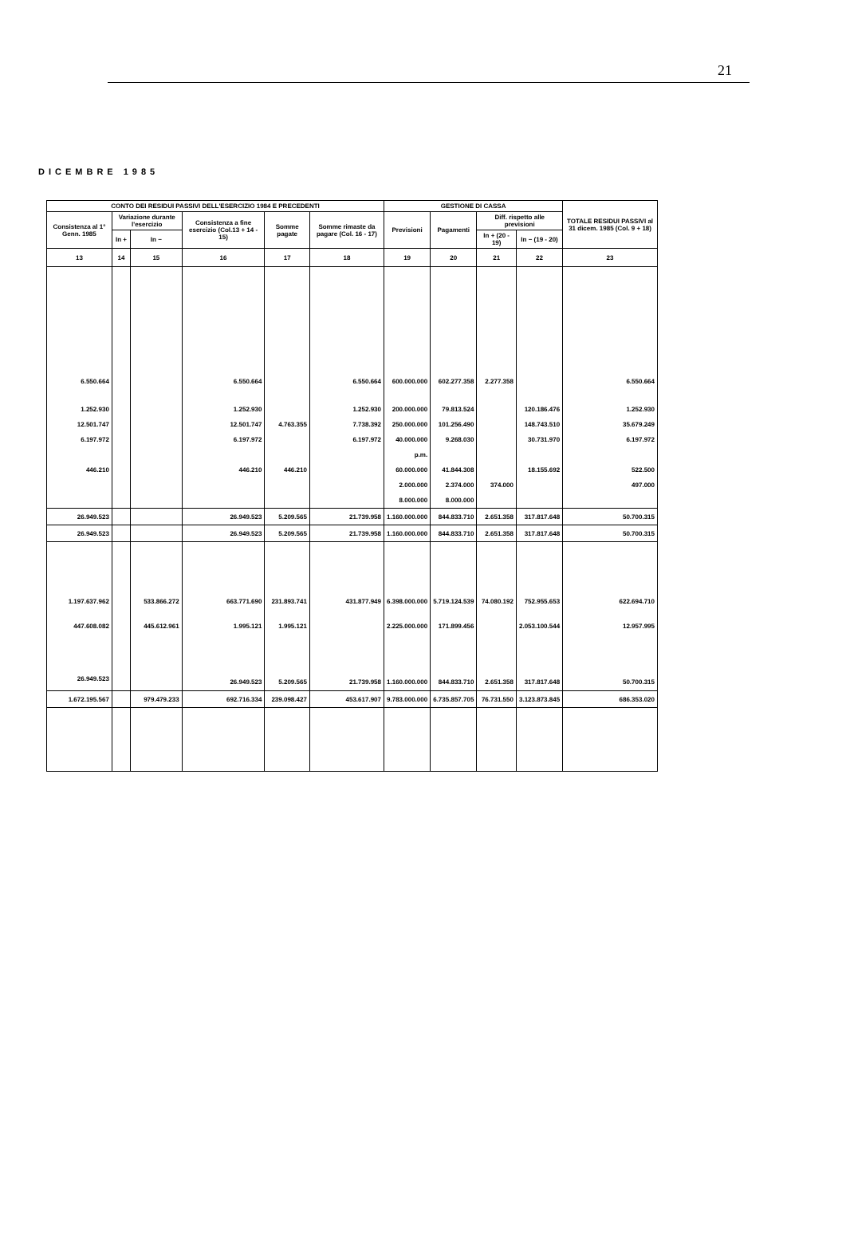21
DICEMBRE 1985
| CONTO DEI RESIDUI PASSIVI DELL'ESERCIZIO 1984 E PRECEDENTI | | | | | | GESTIONE DI CASSA | | | | TOTALE RESIDUI PASSIVI al 31 dicem. 1985 (Col. 9 + 18) |
| --- | --- | --- | --- | --- | --- | --- | --- | --- | --- | --- |
| Consistenza al 1° Genn. 1985 | Variazione durante l'esercizio | | Consistenza a fine esercizio (Col.13 + 14 - 15) | Somme pagate | Somme rimaste da pagare (Col. 16 - 17) | Previsioni | Pagamenti | Diff. rispetto alle previsioni | | |
| | In + | In − | | | | | | In + (20 - 19) | In − (19 - 20) | |
| 13 | 14 | 15 | 16 | 17 | 18 | 19 | 20 | 21 | 22 | 23 |
| 6.550.664 | | | 6.550.664 | | 6.550.664 | 600.000.000 | 602.277.358 | 2.277.358 | | 6.550.664 |
| 1.252.930 | | | 1.252.930 | | 1.252.930 | 200.000.000 | 79.813.524 | | 120.186.476 | 1.252.930 |
| 12.501.747 | | | 12.501.747 | 4.763.355 | 7.738.392 | 250.000.000 | 101.256.490 | | 148.743.510 | 35.679.249 |
| 6.197.972 | | | 6.197.972 | | 6.197.972 | 40.000.000 | 9.268.030 | | 30.731.970 | 6.197.972 |
| | | | | | | p.m. | | | | |
| 446.210 | | | 446.210 | 446.210 | | 60.000.000 | 41.844.308 | | 18.155.692 | 522.500 |
| | | | | | | 2.000.000 | 2.374.000 | 374.000 | | 497.000 |
| | | | | | | 8.000.000 | 8.000.000 | | | |
| 26.949.523 | | | 26.949.523 | 5.209.565 | 21.739.958 | 1.160.000.000 | 844.833.710 | 2.651.358 | 317.817.648 | 50.700.315 |
| 26.949.523 | | | 26.949.523 | 5.209.565 | 21.739.958 | 1.160.000.000 | 844.833.710 | 2.651.358 | 317.817.648 | 50.700.315 |
| 1.197.637.962 | | 533.866.272 | 663.771.690 | 231.893.741 | 431.877.949 | 6.398.000.000 | 5.719.124.539 | 74.080.192 | 752.955.653 | 622.694.710 |
| 447.608.082 | | 445.612.961 | 1.995.121 | 1.995.121 | | 2.225.000.000 | 171.899.456 | | 2.053.100.544 | 12.957.995 |
| 26.949.523 | | | 26.949.523 | 5.209.565 | 21.739.958 | 1.160.000.000 | 844.833.710 | 2.651.358 | 317.817.648 | 50.700.315 |
| 1.672.195.567 | | 979.479.233 | 692.716.334 | 239.098.427 | 453.617.907 | 9.783.000.000 | 6.735.857.705 | 76.731.550 | 3.123.873.845 | 686.353.020 |